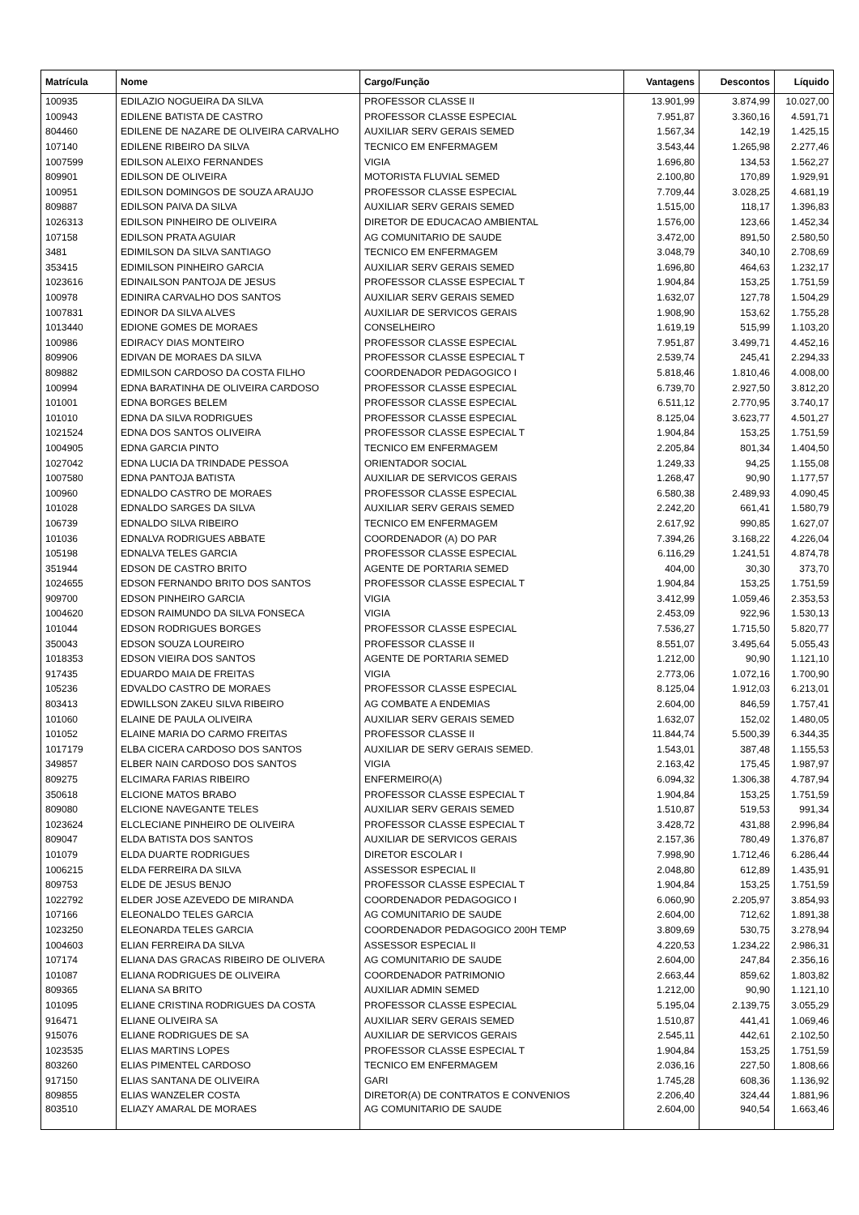| Matrícula | Nome | Cargo/Função | Vantagens | Descontos | Líquido |
| --- | --- | --- | --- | --- | --- |
| 100935 | EDILAZIO NOGUEIRA DA SILVA | PROFESSOR CLASSE II | 13.901,99 | 3.874,99 | 10.027,00 |
| 100943 | EDILENE BATISTA DE CASTRO | PROFESSOR CLASSE ESPECIAL | 7.951,87 | 3.360,16 | 4.591,71 |
| 804460 | EDILENE DE NAZARE DE OLIVEIRA CARVALHO | AUXILIAR SERV GERAIS SEMED | 1.567,34 | 142,19 | 1.425,15 |
| 107140 | EDILENE RIBEIRO DA SILVA | TECNICO EM ENFERMAGEM | 3.543,44 | 1.265,98 | 2.277,46 |
| 1007599 | EDILSON ALEIXO FERNANDES | VIGIA | 1.696,80 | 134,53 | 1.562,27 |
| 809901 | EDILSON DE OLIVEIRA | MOTORISTA FLUVIAL SEMED | 2.100,80 | 170,89 | 1.929,91 |
| 100951 | EDILSON DOMINGOS DE SOUZA ARAUJO | PROFESSOR CLASSE ESPECIAL | 7.709,44 | 3.028,25 | 4.681,19 |
| 809887 | EDILSON PAIVA DA SILVA | AUXILIAR SERV GERAIS SEMED | 1.515,00 | 118,17 | 1.396,83 |
| 1026313 | EDILSON PINHEIRO DE OLIVEIRA | DIRETOR DE EDUCACAO AMBIENTAL | 1.576,00 | 123,66 | 1.452,34 |
| 107158 | EDILSON PRATA AGUIAR | AG COMUNITARIO DE SAUDE | 3.472,00 | 891,50 | 2.580,50 |
| 3481 | EDIMILSON DA SILVA SANTIAGO | TECNICO EM ENFERMAGEM | 3.048,79 | 340,10 | 2.708,69 |
| 353415 | EDIMILSON PINHEIRO GARCIA | AUXILIAR SERV GERAIS SEMED | 1.696,80 | 464,63 | 1.232,17 |
| 1023616 | EDINAILSON PANTOJA DE JESUS | PROFESSOR CLASSE ESPECIAL T | 1.904,84 | 153,25 | 1.751,59 |
| 100978 | EDINIRA CARVALHO DOS SANTOS | AUXILIAR SERV GERAIS SEMED | 1.632,07 | 127,78 | 1.504,29 |
| 1007831 | EDINOR DA SILVA ALVES | AUXILIAR DE SERVICOS GERAIS | 1.908,90 | 153,62 | 1.755,28 |
| 1013440 | EDIONE GOMES DE MORAES | CONSELHEIRO | 1.619,19 | 515,99 | 1.103,20 |
| 100986 | EDIRACY DIAS MONTEIRO | PROFESSOR CLASSE ESPECIAL | 7.951,87 | 3.499,71 | 4.452,16 |
| 809906 | EDIVAN DE MORAES DA SILVA | PROFESSOR CLASSE ESPECIAL T | 2.539,74 | 245,41 | 2.294,33 |
| 809882 | EDMILSON CARDOSO DA COSTA FILHO | COORDENADOR PEDAGOGICO I | 5.818,46 | 1.810,46 | 4.008,00 |
| 100994 | EDNA BARATINHA DE OLIVEIRA CARDOSO | PROFESSOR CLASSE ESPECIAL | 6.739,70 | 2.927,50 | 3.812,20 |
| 101001 | EDNA BORGES BELEM | PROFESSOR CLASSE ESPECIAL | 6.511,12 | 2.770,95 | 3.740,17 |
| 101010 | EDNA DA SILVA RODRIGUES | PROFESSOR CLASSE ESPECIAL | 8.125,04 | 3.623,77 | 4.501,27 |
| 1021524 | EDNA DOS SANTOS OLIVEIRA | PROFESSOR CLASSE ESPECIAL T | 1.904,84 | 153,25 | 1.751,59 |
| 1004905 | EDNA GARCIA PINTO | TECNICO EM ENFERMAGEM | 2.205,84 | 801,34 | 1.404,50 |
| 1027042 | EDNA LUCIA DA TRINDADE PESSOA | ORIENTADOR SOCIAL | 1.249,33 | 94,25 | 1.155,08 |
| 1007580 | EDNA PANTOJA BATISTA | AUXILIAR DE SERVICOS GERAIS | 1.268,47 | 90,90 | 1.177,57 |
| 100960 | EDNALDO CASTRO DE MORAES | PROFESSOR CLASSE ESPECIAL | 6.580,38 | 2.489,93 | 4.090,45 |
| 101028 | EDNALDO SARGES DA SILVA | AUXILIAR SERV GERAIS SEMED | 2.242,20 | 661,41 | 1.580,79 |
| 106739 | EDNALDO SILVA RIBEIRO | TECNICO EM ENFERMAGEM | 2.617,92 | 990,85 | 1.627,07 |
| 101036 | EDNALVA RODRIGUES ABBATE | COORDENADOR (A) DO PAR | 7.394,26 | 3.168,22 | 4.226,04 |
| 105198 | EDNALVA TELES GARCIA | PROFESSOR CLASSE ESPECIAL | 6.116,29 | 1.241,51 | 4.874,78 |
| 351944 | EDSON DE CASTRO BRITO | AGENTE DE PORTARIA SEMED | 404,00 | 30,30 | 373,70 |
| 1024655 | EDSON FERNANDO BRITO DOS SANTOS | PROFESSOR CLASSE ESPECIAL T | 1.904,84 | 153,25 | 1.751,59 |
| 909700 | EDSON PINHEIRO GARCIA | VIGIA | 3.412,99 | 1.059,46 | 2.353,53 |
| 1004620 | EDSON RAIMUNDO DA SILVA FONSECA | VIGIA | 2.453,09 | 922,96 | 1.530,13 |
| 101044 | EDSON RODRIGUES BORGES | PROFESSOR CLASSE ESPECIAL | 7.536,27 | 1.715,50 | 5.820,77 |
| 350043 | EDSON SOUZA LOUREIRO | PROFESSOR CLASSE II | 8.551,07 | 3.495,64 | 5.055,43 |
| 1018353 | EDSON VIEIRA DOS SANTOS | AGENTE DE PORTARIA SEMED | 1.212,00 | 90,90 | 1.121,10 |
| 917435 | EDUARDO MAIA DE FREITAS | VIGIA | 2.773,06 | 1.072,16 | 1.700,90 |
| 105236 | EDVALDO CASTRO DE MORAES | PROFESSOR CLASSE ESPECIAL | 8.125,04 | 1.912,03 | 6.213,01 |
| 803413 | EDWILLSON ZAKEU SILVA RIBEIRO | AG COMBATE A ENDEMIAS | 2.604,00 | 846,59 | 1.757,41 |
| 101060 | ELAINE DE PAULA OLIVEIRA | AUXILIAR SERV GERAIS SEMED | 1.632,07 | 152,02 | 1.480,05 |
| 101052 | ELAINE MARIA DO CARMO FREITAS | PROFESSOR CLASSE II | 11.844,74 | 5.500,39 | 6.344,35 |
| 1017179 | ELBA CICERA CARDOSO DOS SANTOS | AUXILIAR DE SERV GERAIS SEMED. | 1.543,01 | 387,48 | 1.155,53 |
| 349857 | ELBER NAIN CARDOSO DOS SANTOS | VIGIA | 2.163,42 | 175,45 | 1.987,97 |
| 809275 | ELCIMARA FARIAS RIBEIRO | ENFERMEIRO(A) | 6.094,32 | 1.306,38 | 4.787,94 |
| 350618 | ELCIONE MATOS BRABO | PROFESSOR CLASSE ESPECIAL T | 1.904,84 | 153,25 | 1.751,59 |
| 809080 | ELCIONE NAVEGANTE TELES | AUXILIAR SERV GERAIS SEMED | 1.510,87 | 519,53 | 991,34 |
| 1023624 | ELCLECIANE PINHEIRO DE OLIVEIRA | PROFESSOR CLASSE ESPECIAL T | 3.428,72 | 431,88 | 2.996,84 |
| 809047 | ELDA BATISTA DOS SANTOS | AUXILIAR DE SERVICOS GERAIS | 2.157,36 | 780,49 | 1.376,87 |
| 101079 | ELDA DUARTE RODRIGUES | DIRETOR ESCOLAR I | 7.998,90 | 1.712,46 | 6.286,44 |
| 1006215 | ELDA FERREIRA DA SILVA | ASSESSOR ESPECIAL II | 2.048,80 | 612,89 | 1.435,91 |
| 809753 | ELDE DE JESUS BENJO | PROFESSOR CLASSE ESPECIAL T | 1.904,84 | 153,25 | 1.751,59 |
| 1022792 | ELDER JOSE AZEVEDO DE MIRANDA | COORDENADOR PEDAGOGICO I | 6.060,90 | 2.205,97 | 3.854,93 |
| 107166 | ELEONALDO TELES GARCIA | AG COMUNITARIO DE SAUDE | 2.604,00 | 712,62 | 1.891,38 |
| 1023250 | ELEONARDA TELES GARCIA | COORDENADOR PEDAGOGICO 200H TEMP | 3.809,69 | 530,75 | 3.278,94 |
| 1004603 | ELIAN FERREIRA DA SILVA | ASSESSOR ESPECIAL II | 4.220,53 | 1.234,22 | 2.986,31 |
| 107174 | ELIANA DAS GRACAS RIBEIRO DE OLIVERA | AG COMUNITARIO DE SAUDE | 2.604,00 | 247,84 | 2.356,16 |
| 101087 | ELIANA RODRIGUES DE OLIVEIRA | COORDENADOR PATRIMONIO | 2.663,44 | 859,62 | 1.803,82 |
| 809365 | ELIANA SA BRITO | AUXILIAR ADMIN SEMED | 1.212,00 | 90,90 | 1.121,10 |
| 101095 | ELIANE CRISTINA RODRIGUES DA COSTA | PROFESSOR CLASSE ESPECIAL | 5.195,04 | 2.139,75 | 3.055,29 |
| 916471 | ELIANE OLIVEIRA SA | AUXILIAR SERV GERAIS SEMED | 1.510,87 | 441,41 | 1.069,46 |
| 915076 | ELIANE RODRIGUES DE SA | AUXILIAR DE SERVICOS GERAIS | 2.545,11 | 442,61 | 2.102,50 |
| 1023535 | ELIAS MARTINS LOPES | PROFESSOR CLASSE ESPECIAL T | 1.904,84 | 153,25 | 1.751,59 |
| 803260 | ELIAS PIMENTEL CARDOSO | TECNICO EM ENFERMAGEM | 2.036,16 | 227,50 | 1.808,66 |
| 917150 | ELIAS SANTANA DE OLIVEIRA | GARI | 1.745,28 | 608,36 | 1.136,92 |
| 809855 | ELIAS WANZELER COSTA | DIRETOR(A) DE CONTRATOS E CONVENIOS | 2.206,40 | 324,44 | 1.881,96 |
| 803510 | ELIAZY AMARAL DE MORAES | AG COMUNITARIO DE SAUDE | 2.604,00 | 940,54 | 1.663,46 |